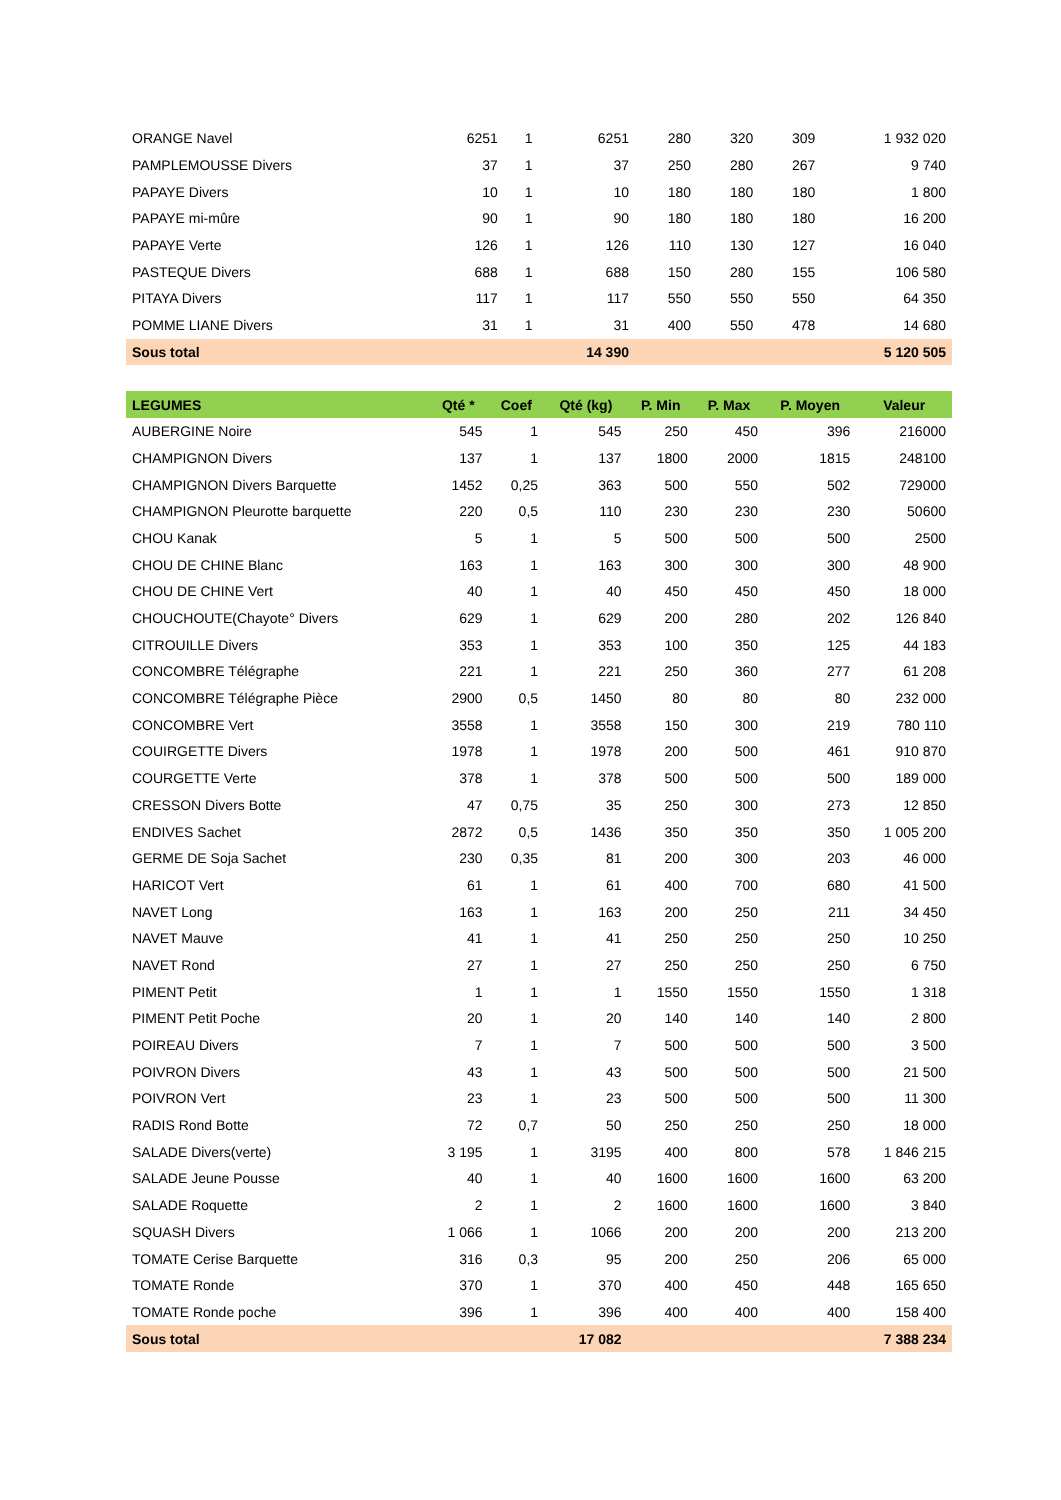| ORANGE Navel | 6251 | 1 | 6251 | 280 | 320 | 309 | 1 932 020 |
| PAMPLEMOUSSE Divers | 37 | 1 | 37 | 250 | 280 | 267 | 9 740 |
| PAPAYE Divers | 10 | 1 | 10 | 180 | 180 | 180 | 1 800 |
| PAPAYE mi-mûre | 90 | 1 | 90 | 180 | 180 | 180 | 16 200 |
| PAPAYE Verte | 126 | 1 | 126 | 110 | 130 | 127 | 16 040 |
| PASTEQUE Divers | 688 | 1 | 688 | 150 | 280 | 155 | 106 580 |
| PITAYA Divers | 117 | 1 | 117 | 550 | 550 | 550 | 64 350 |
| POMME LIANE Divers | 31 | 1 | 31 | 400 | 550 | 478 | 14 680 |
| Sous total | | | 14 390 | | | | 5 120 505 |
| LEGUMES | Qté * | Coef | Qté (kg) | P. Min | P. Max | P. Moyen | Valeur |
| --- | --- | --- | --- | --- | --- | --- | --- |
| AUBERGINE Noire | 545 | 1 | 545 | 250 | 450 | 396 | 216000 |
| CHAMPIGNON Divers | 137 | 1 | 137 | 1800 | 2000 | 1815 | 248100 |
| CHAMPIGNON Divers Barquette | 1452 | 0,25 | 363 | 500 | 550 | 502 | 729000 |
| CHAMPIGNON Pleurotte barquette | 220 | 0,5 | 110 | 230 | 230 | 230 | 50600 |
| CHOU Kanak | 5 | 1 | 5 | 500 | 500 | 500 | 2500 |
| CHOU DE CHINE Blanc | 163 | 1 | 163 | 300 | 300 | 300 | 48 900 |
| CHOU DE CHINE Vert | 40 | 1 | 40 | 450 | 450 | 450 | 18 000 |
| CHOUCHOUTE(Chayote° Divers | 629 | 1 | 629 | 200 | 280 | 202 | 126 840 |
| CITROUILLE Divers | 353 | 1 | 353 | 100 | 350 | 125 | 44 183 |
| CONCOMBRE Télégraphe | 221 | 1 | 221 | 250 | 360 | 277 | 61 208 |
| CONCOMBRE Télégraphe Pièce | 2900 | 0,5 | 1450 | 80 | 80 | 80 | 232 000 |
| CONCOMBRE Vert | 3558 | 1 | 3558 | 150 | 300 | 219 | 780 110 |
| COUIRGETTE Divers | 1978 | 1 | 1978 | 200 | 500 | 461 | 910 870 |
| COURGETTE Verte | 378 | 1 | 378 | 500 | 500 | 500 | 189 000 |
| CRESSON Divers Botte | 47 | 0,75 | 35 | 250 | 300 | 273 | 12 850 |
| ENDIVES Sachet | 2872 | 0,5 | 1436 | 350 | 350 | 350 | 1 005 200 |
| GERME DE Soja Sachet | 230 | 0,35 | 81 | 200 | 300 | 203 | 46 000 |
| HARICOT Vert | 61 | 1 | 61 | 400 | 700 | 680 | 41 500 |
| NAVET Long | 163 | 1 | 163 | 200 | 250 | 211 | 34 450 |
| NAVET Mauve | 41 | 1 | 41 | 250 | 250 | 250 | 10 250 |
| NAVET Rond | 27 | 1 | 27 | 250 | 250 | 250 | 6 750 |
| PIMENT Petit | 1 | 1 | 1 | 1550 | 1550 | 1550 | 1 318 |
| PIMENT Petit Poche | 20 | 1 | 20 | 140 | 140 | 140 | 2 800 |
| POIREAU Divers | 7 | 1 | 7 | 500 | 500 | 500 | 3 500 |
| POIVRON Divers | 43 | 1 | 43 | 500 | 500 | 500 | 21 500 |
| POIVRON Vert | 23 | 1 | 23 | 500 | 500 | 500 | 11 300 |
| RADIS Rond Botte | 72 | 0,7 | 50 | 250 | 250 | 250 | 18 000 |
| SALADE Divers(verte) | 3 195 | 1 | 3195 | 400 | 800 | 578 | 1 846 215 |
| SALADE Jeune Pousse | 40 | 1 | 40 | 1600 | 1600 | 1600 | 63 200 |
| SALADE Roquette | 2 | 1 | 2 | 1600 | 1600 | 1600 | 3 840 |
| SQUASH Divers | 1 066 | 1 | 1066 | 200 | 200 | 200 | 213 200 |
| TOMATE Cerise Barquette | 316 | 0,3 | 95 | 200 | 250 | 206 | 65 000 |
| TOMATE Ronde | 370 | 1 | 370 | 400 | 450 | 448 | 165 650 |
| TOMATE Ronde poche | 396 | 1 | 396 | 400 | 400 | 400 | 158 400 |
| Sous total | | | 17 082 | | | | 7 388 234 |